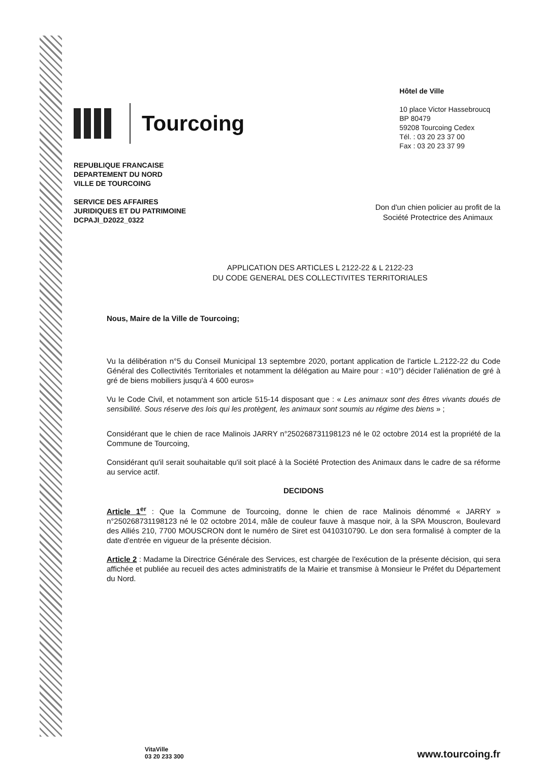Tourcoing
Hôtel de Ville
10 place Victor Hassebroucq
BP 80479
59208 Tourcoing Cedex
Tél. : 03 20 23 37 00
Fax : 03 20 23 37 99
REPUBLIQUE FRANCAISE
DEPARTEMENT DU NORD
VILLE DE TOURCOING
SERVICE DES AFFAIRES
JURIDIQUES ET DU PATRIMOINE
DCPAJI_D2022_0322
Don d'un chien policier au profit de la
Société Protectrice des Animaux
APPLICATION DES ARTICLES L 2122-22 & L 2122-23
DU CODE GENERAL DES COLLECTIVITES TERRITORIALES
Nous, Maire de la Ville de Tourcoing;
Vu la délibération n°5 du Conseil Municipal 13 septembre 2020, portant application de l'article L.2122-22 du Code Général des Collectivités Territoriales et notamment la délégation au Maire pour : «10°) décider l'aliénation de gré à gré de biens mobiliers jusqu'à 4 600 euros»
Vu le Code Civil, et notamment son article 515-14 disposant que : « Les animaux sont des êtres vivants doués de sensibilité. Sous réserve des lois qui les protègent, les animaux sont soumis au régime des biens » ;
Considérant que le chien de race Malinois JARRY n°250268731198123 né le 02 octobre 2014 est la propriété de la Commune de Tourcoing,
Considérant qu'il serait souhaitable qu'il soit placé à la Société Protection des Animaux dans le cadre de sa réforme au service actif.
DECIDONS
Article 1<sup>er</sup> : Que la Commune de Tourcoing, donne le chien de race Malinois dénommé « JARRY » n°250268731198123 né le 02 octobre 2014, mâle de couleur fauve à masque noir, à la SPA Mouscron, Boulevard des Alliés 210, 7700 MOUSCRON dont le numéro de Siret est 0410310790. Le don sera formalisé à compter de la date d'entrée en vigueur de la présente décision.
Article 2 : Madame la Directrice Générale des Services, est chargée de l'exécution de la présente décision, qui sera affichée et publiée au recueil des actes administratifs de la Mairie et transmise à Monsieur le Préfet du Département du Nord.
VitaVille
03 20 233 300
www.tourcoing.fr